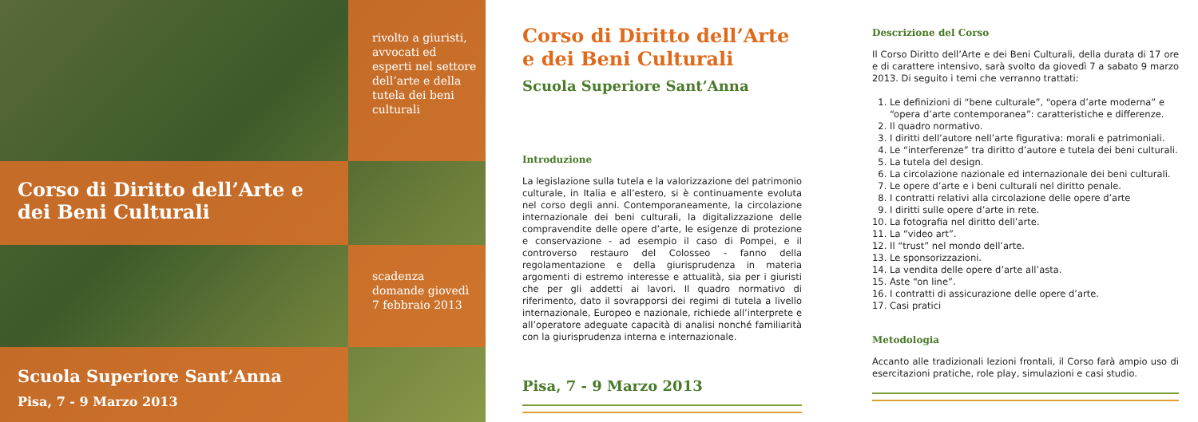rivolto a giuristi, avvocati ed esperti nel settore dell’arte e della tutela dei beni culturali
Corso di Diritto dell’Arte e dei Beni Culturali
scadenza domande giovedì 7 febbraio 2013
Scuola Superiore Sant’Anna
Pisa, 7 - 9 Marzo 2013
Corso di Diritto dell’Arte e dei Beni Culturali
Scuola Superiore Sant’Anna
Introduzione
La legislazione sulla tutela e la valorizzazione del patrimonio culturale, in Italia e all’estero, si è continuamente evoluta nel corso degli anni. Contemporaneamente, la circolazione internazionale dei beni culturali, la digitalizzazione delle compravendite delle opere d’arte, le esigenze di protezione e conservazione - ad esempio il caso di Pompei, e il controverso restauro del Colosseo - fanno della regolamentazione e della giurisprudenza in materia argomenti di estremo interesse e attualità, sia per i giuristi che per gli addetti ai lavori. Il quadro normativo di riferimento, dato il sovrapporsi dei regimi di tutela a livello internazionale, Europeo e nazionale, richiede all’interprete e all’operatore adeguate capacità di analisi nonché familiarità con la giurisprudenza interna e internazionale.
Pisa, 7 - 9 Marzo 2013
Descrizione del Corso
Il Corso Diritto dell’Arte e dei Beni Culturali, della durata di 17 ore e di carattere intensivo, sarà svolto da giovedì 7 a sabato 9 marzo 2013. Di seguito i temi che verranno trattati:
1. Le definizioni di “bene culturale”, “opera d’arte moderna” e “opera d’arte contemporanea”: caratteristiche e differenze.
2. Il quadro normativo.
3. I diritti dell’autore nell’arte figurativa: morali e patrimoniali.
4. Le “interferenze” tra diritto d’autore e tutela dei beni culturali.
5. La tutela del design.
6. La circolazione nazionale ed internazionale dei beni culturali.
7. Le opere d’arte e i beni culturali nel diritto penale.
8. I contratti relativi alla circolazione delle opere d’arte
9. I diritti sulle opere d’arte in rete.
10. La fotografia nel diritto dell’arte.
11. La “video art”.
12. Il “trust” nel mondo dell’arte.
13. Le sponsorizzazioni.
14. La vendita delle opere d’arte all’asta.
15. Aste “on line”.
16. I contratti di assicurazione delle opere d’arte.
17. Casi pratici
Metodologia
Accanto alle tradizionali lezioni frontali, il Corso farà ampio uso di esercitazioni pratiche, role play, simulazioni e casi studio.